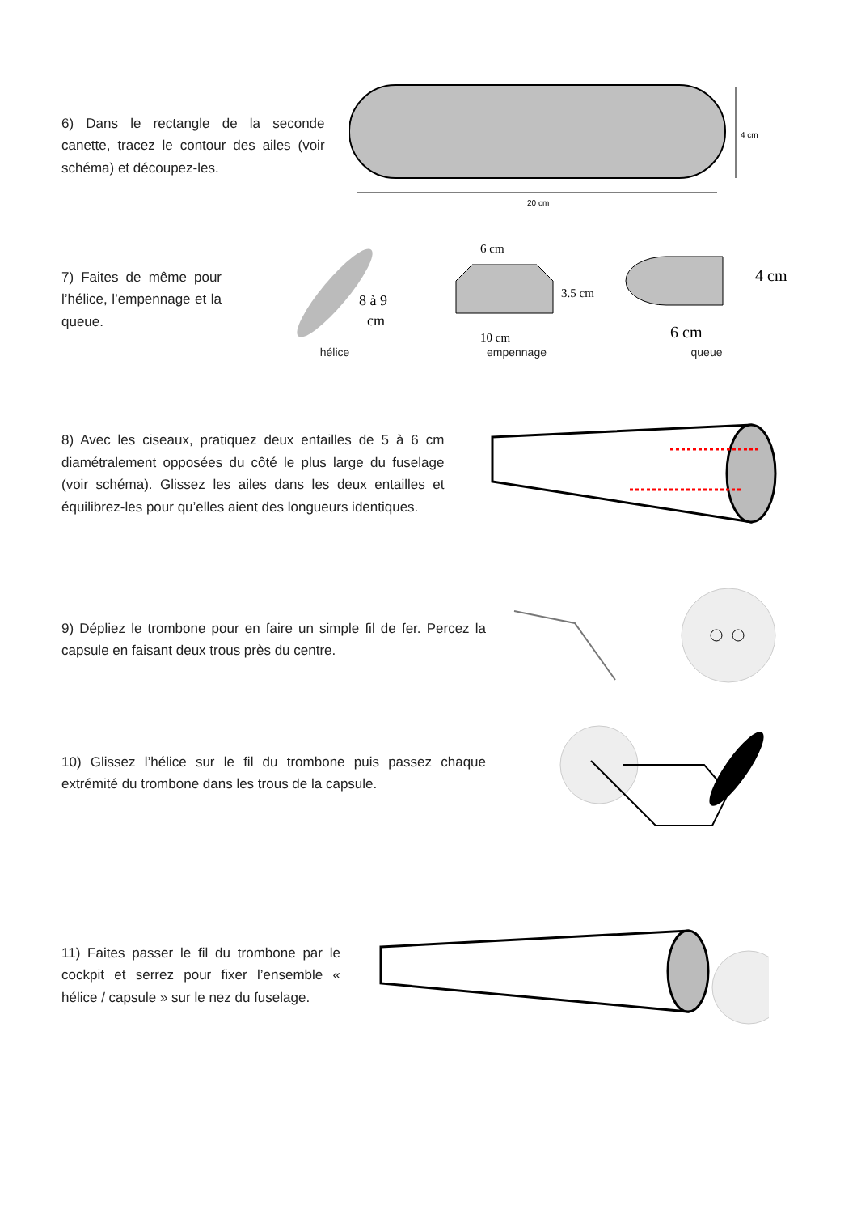6) Dans le rectangle de la seconde canette, tracez le contour des ailes (voir schéma) et découpez-les.
4 cm
20 cm
7) Faites de même pour l’hélice, l’empennage et la queue.
8 à 9
cm
hélice
6 cm
3.5 cm
10 cm
empennage
4 cm
6 cm
queue
8) Avec les ciseaux, pratiquez deux entailles de 5 à 6 cm diamétralement opposées du côté le plus large du fuselage (voir schéma). Glissez les ailes dans les deux entailles et équilibrez-les pour qu’elles aient des longueurs identiques.
9) Dépliez le trombone pour en faire un simple fil de fer. Percez la capsule en faisant deux trous près du centre.
10) Glissez l’hélice sur le fil du trombone puis passez chaque extrémité du trombone dans les trous de la capsule.
11) Faites passer le fil du trombone par le cockpit et serrez pour fixer l’ensemble « hélice / capsule » sur le nez du fuselage.